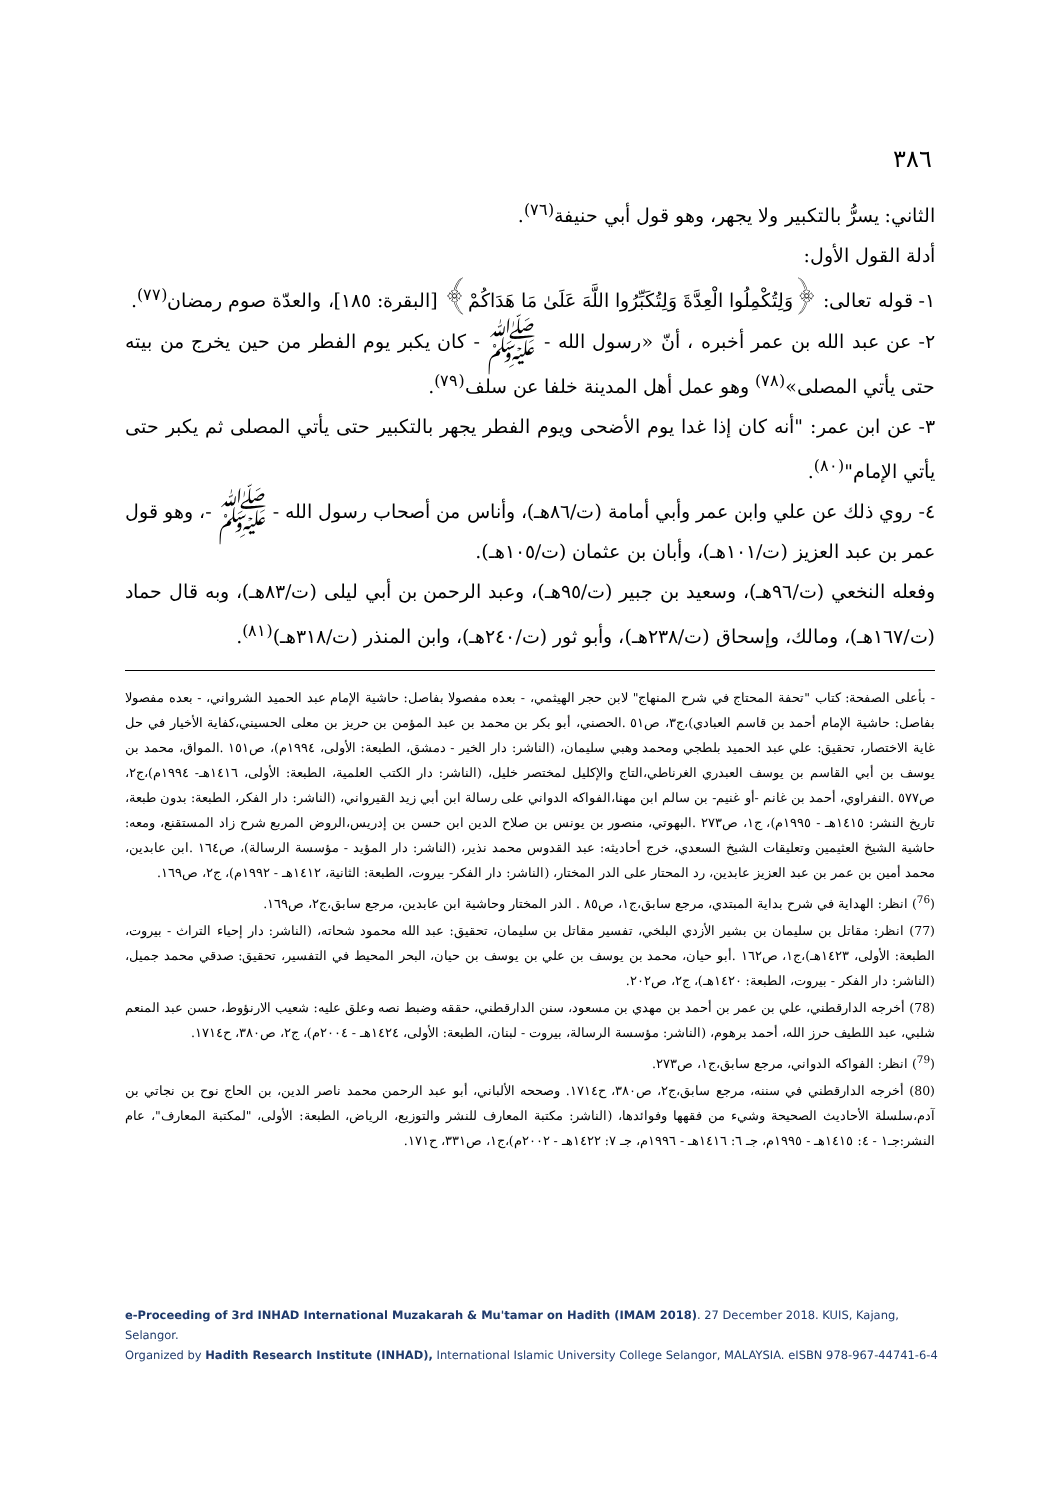٣٨٦
الثاني: يسرُّ بالتكبير ولا يجهر، وهو قول أبي حنيفة<sup>(٧٦)</sup>.
أدلة القول الأول:
١- قوله تعالى: ﴿وَلِتُكْمِلُوا الْعِدَّةَ وَلِتُكَبِّرُوا اللَّهَ عَلَىٰ مَا هَدَاكُمْ﴾ [البقرة: ١٨٥]، والعدّة صوم رمضان<sup>(٧٧)</sup>.
٢- عن عبد الله بن عمر أخبره ، أنّ «رسول الله - ﷺ - كان يكبر يوم الفطر من حين يخرج من بيته حتى يأتي المصلى»<sup>(٧٨)</sup> وهو عمل أهل المدينة خلفا عن سلف<sup>(٧٩)</sup>.
٣- عن ابن عمر: "أنه كان إذا غدا يوم الأضحى ويوم الفطر يجهر بالتكبير حتى يأتي المصلى ثم يكبر حتى يأتي الإمام"<sup>(٨٠)</sup>.
٤- روي ذلك عن علي وابن عمر وأبي أمامة (ت/٨٦هـ)، وأناس من أصحاب رسول الله - ﷺ -، وهو قول عمر بن عبد العزيز (ت/١٠١هـ)، وأبان بن عثمان (ت/١٠٥هـ).
وفعله النخعي (ت/٩٦هـ)، وسعيد بن جبير (ت/٩٥هـ)، وعبد الرحمن بن أبي ليلى (ت/٨٣هـ)، وبه قال حماد (ت/١٦٧هـ)، ومالك، وإسحاق (ت/٢٣٨هـ)، وأبو ثور (ت/٢٤٠هـ)، وابن المنذر (ت/٣١٨هـ)<sup>(٨١)</sup>.
- بأعلى الصفحة: كتاب "تحفة المحتاج في شرح المنهاج" لابن حجر الهيثمي، - بعده مفصولا بفاصل: حاشية الإمام عبد الحميد الشرواني، - بعده مفصولا بفاصل: حاشية الإمام أحمد بن قاسم العبادي)،ج٣، ص٥١ .الحصني، أبو بكر بن محمد بن عبد المؤمن بن حريز بن معلى الحسيني،كفاية الأخيار في حل غاية الاختصار، تحقيق: علي عبد الحميد بلطجي ومحمد وهبي سليمان، (الناشر: دار الخير - دمشق، الطبعة: الأولى، ١٩٩٤م)، ص١٥١ .المواق، محمد بن يوسف بن أبي القاسم بن يوسف العبدري الغرناطي،التاج والإكليل لمختصر خليل، (الناشر: دار الكتب العلمية، الطبعة: الأولى، ١٤١٦هـ- ١٩٩٤م)،ج٢، ص٥٧٧ .النفراوي، أحمد بن غانم -أو غنيم- بن سالم ابن مهنا،الفواكه الدواني على رسالة ابن أبي زيد القيرواني، (الناشر: دار الفكر، الطبعة: بدون طبعة، تاريخ النشر: ١٤١٥هـ - ١٩٩٥م)، ج١، ص٢٧٣ .البهوتي، منصور بن يونس بن صلاح الدين ابن حسن بن إدريس،الروض المربع شرح زاد المستقنع، ومعه: حاشية الشيخ العثيمين وتعليقات الشيخ السعدي، خرج أحاديثه: عبد القدوس محمد نذير، (الناشر: دار المؤيد - مؤسسة الرسالة)، ص١٦٤ .ابن عابدين، محمد أمين بن عمر بن عبد العزيز عابدين، رد المحتار على الدر المختار، (الناشر: دار الفكر- بيروت، الطبعة: الثانية، ١٤١٢هـ - ١٩٩٢م)، ج٢، ص١٦٩.
(<sup>76</sup>) انظر: الهداية في شرح بداية المبتدي، مرجع سابق،ج١، ص٨٥ . الدر المختار وحاشية ابن عابدين، مرجع سابق،ج٢، ص١٦٩.
(77) انظر: مقاتل بن سليمان بن بشير الأزدي البلخي، تفسير مقاتل بن سليمان، تحقيق: عبد الله محمود شحاته، (الناشر: دار إحياء التراث - بيروت، الطبعة: الأولى، ١٤٢٣هـ)،ج١، ص١٦٢ .أبو حيان، محمد بن يوسف بن علي بن يوسف بن حيان، البحر المحيط في التفسير، تحقيق: صدقي محمد جميل، (الناشر: دار الفكر - بيروت، الطبعة: ١٤٢٠هـ)، ج٢، ص٢٠٢.
(78) أخرجه الدارقطني، علي بن عمر بن أحمد بن مهدي بن مسعود، سنن الدارقطني، حققه وضبط نصه وعلق عليه: شعيب الارنؤوط، حسن عبد المنعم شلبي، عبد اللطيف حرز الله، أحمد برهوم، (الناشر: مؤسسة الرسالة، بيروت - لبنان، الطبعة: الأولى، ١٤٢٤هـ - ٢٠٠٤م)، ج٢، ص٣٨٠، ح١٧١٤.
(<sup>79</sup>) انظر: الفواكه الدواني، مرجع سابق،ج١، ص٢٧٣.
(80) أخرجه الدارقطني في سننه، مرجع سابق،ج٢، ص٣٨٠، ح١٧١٤. وصححه الألباني، أبو عبد الرحمن محمد ناصر الدين، بن الحاج نوح بن نجاتي بن آدم،سلسلة الأحاديث الصحيحة وشيء من فقهها وفوائدها، (الناشر: مكتبة المعارف للنشر والتوزيع، الرياض، الطبعة: الأولى، "لمكتبة المعارف"، عام النشر:جـ١ - ٤: ١٤١٥هـ - ١٩٩٥م، جـ ٦: ١٤١٦هـ - ١٩٩٦م، جـ ٧: ١٤٢٢هـ - ٢٠٠٢م)،ج١، ص٣٣١، ح١٧١.
e-Proceeding of 3rd INHAD International Muzakarah & Mu'tamar on Hadith (IMAM 2018). 27 December 2018. KUIS, Kajang, Selangor.
Organized by Hadith Research Institute (INHAD), International Islamic University College Selangor, MALAYSIA. eISBN 978-967-44741-6-4